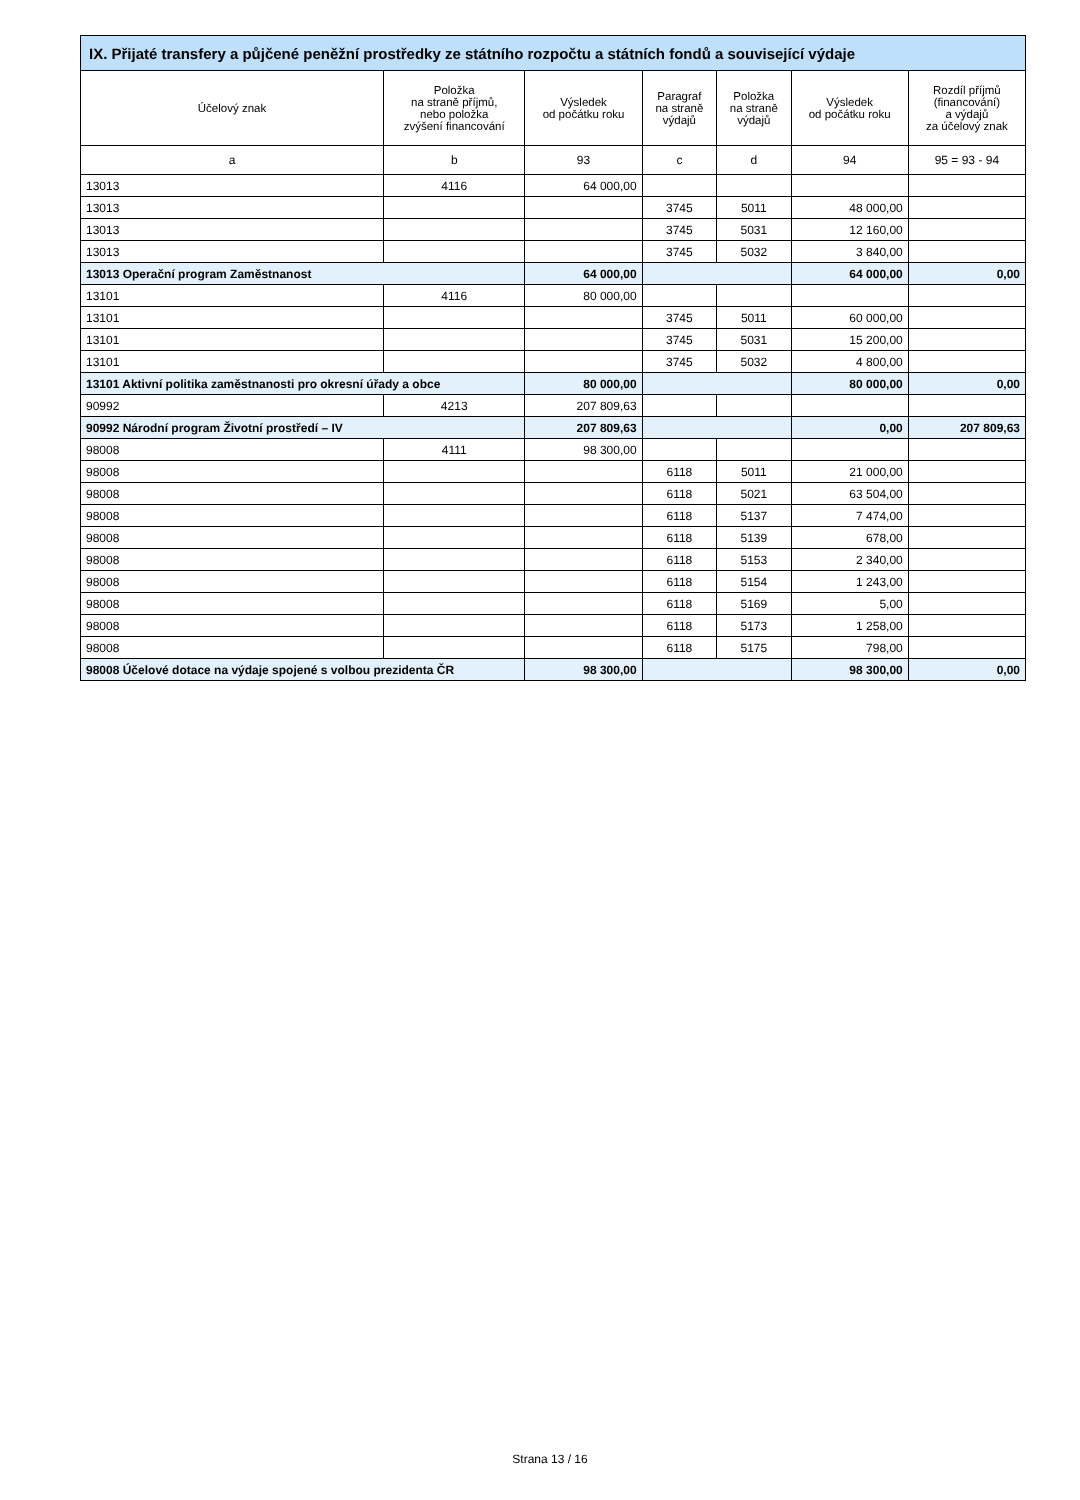| IX. Přijaté transfery a půjčené peněžní prostředky ze státního rozpočtu a státních fondů a související výdaje | | | | | | |
| --- | --- | --- | --- | --- | --- | --- |
| Účelový znak | Položka na straně příjmů, nebo položka zvýšení financování | Výsledek od počátku roku | Paragraf na straně výdajů | Položka na straně výdajů | Výsledek od počátku roku | Rozdíl příjmů (financování) a výdajů za účelový znak |
| a | b | 93 | c | d | 94 | 95 = 93 - 94 |
| 13013 | 4116 | 64 000,00 | | | | |
| 13013 | | | 3745 | 5011 | 48 000,00 | |
| 13013 | | | 3745 | 5031 | 12 160,00 | |
| 13013 | | | 3745 | 5032 | 3 840,00 | |
| 13013 Operační program Zaměstnanost | | 64 000,00 | | | 64 000,00 | 0,00 |
| 13101 | 4116 | 80 000,00 | | | | |
| 13101 | | | 3745 | 5011 | 60 000,00 | |
| 13101 | | | 3745 | 5031 | 15 200,00 | |
| 13101 | | | 3745 | 5032 | 4 800,00 | |
| 13101 Aktivní politika zaměstnanosti pro okresní úřady a obce | | 80 000,00 | | | 80 000,00 | 0,00 |
| 90992 | 4213 | 207 809,63 | | | | |
| 90992 Národní program Životní prostředí – IV | | 207 809,63 | | | 0,00 | 207 809,63 |
| 98008 | 4111 | 98 300,00 | | | | |
| 98008 | | | 6118 | 5011 | 21 000,00 | |
| 98008 | | | 6118 | 5021 | 63 504,00 | |
| 98008 | | | 6118 | 5137 | 7 474,00 | |
| 98008 | | | 6118 | 5139 | 678,00 | |
| 98008 | | | 6118 | 5153 | 2 340,00 | |
| 98008 | | | 6118 | 5154 | 1 243,00 | |
| 98008 | | | 6118 | 5169 | 5,00 | |
| 98008 | | | 6118 | 5173 | 1 258,00 | |
| 98008 | | | 6118 | 5175 | 798,00 | |
| 98008 Účelové dotace na výdaje spojené s volbou prezidenta ČR | | 98 300,00 | | | 98 300,00 | 0,00 |
Strana 13 / 16